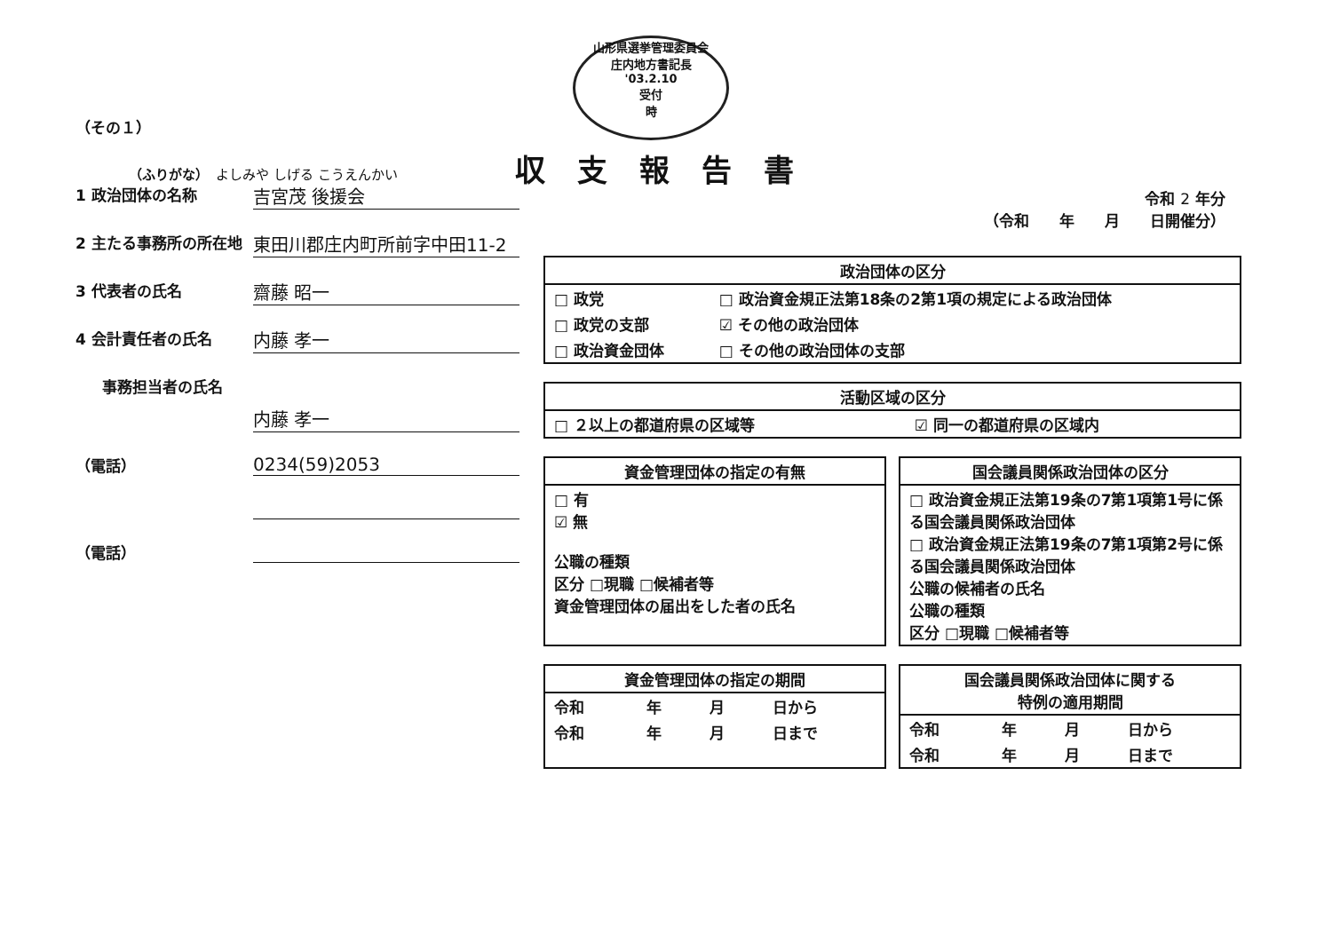山形県選挙管理委員会
庄内地方書記長
'03.2.10
受付
時
（その１）
（ふりがな）　よしみや しげる こうえんかい
1 政治団体の名称
吉宮茂 後援会
2 主たる事務所の所在地
東田川郡庄内町所前字中田11-2
3 代表者の氏名
齋藤 昭一
4 会計責任者の氏名
内藤 孝一
事務担当者の氏名
内藤 孝一
（電話）
0234(59)2053
（電話）
収支報告書
令和 2 年分
（令和　　年　　月　　日開催分）
| 政治団体の区分 | |
| --- | --- |
| □ 政党 | □ 政治資金規正法第18条の2第1項の規定による政治団体 |
| □ 政党の支部 | ☑ その他の政治団体 |
| □ 政治資金団体 | □ その他の政治団体の支部 |
| 活動区域の区分 | |
| --- | --- |
| □ ２以上の都道府県の区域等 | ☑ 同一の都道府県の区域内 |
| 資金管理団体の指定の有無 |
| --- |
| □ 有 ☑ 無 公職の種類 区分 □現職 □候補者等 資金管理団体の届出をした者の氏名 |
| 国会議員関係政治団体の区分 |
| --- |
| □ 政治資金規正法第19条の7第1項第1号に係る国会議員関係政治団体 □ 政治資金規正法第19条の7第1項第2号に係る国会議員関係政治団体 公職の候補者の氏名 公職の種類 区分 □現職 □候補者等 |
| 資金管理団体の指定の期間 | | | |
| --- | --- | --- | --- |
| 令和 | 年 | 月 | 日から |
| 令和 | 年 | 月 | 日まで |
| 国会議員関係政治団体に関する 特例の適用期間 | | | |
| --- | --- | --- | --- |
| 令和 | 年 | 月 | 日から |
| 令和 | 年 | 月 | 日まで |